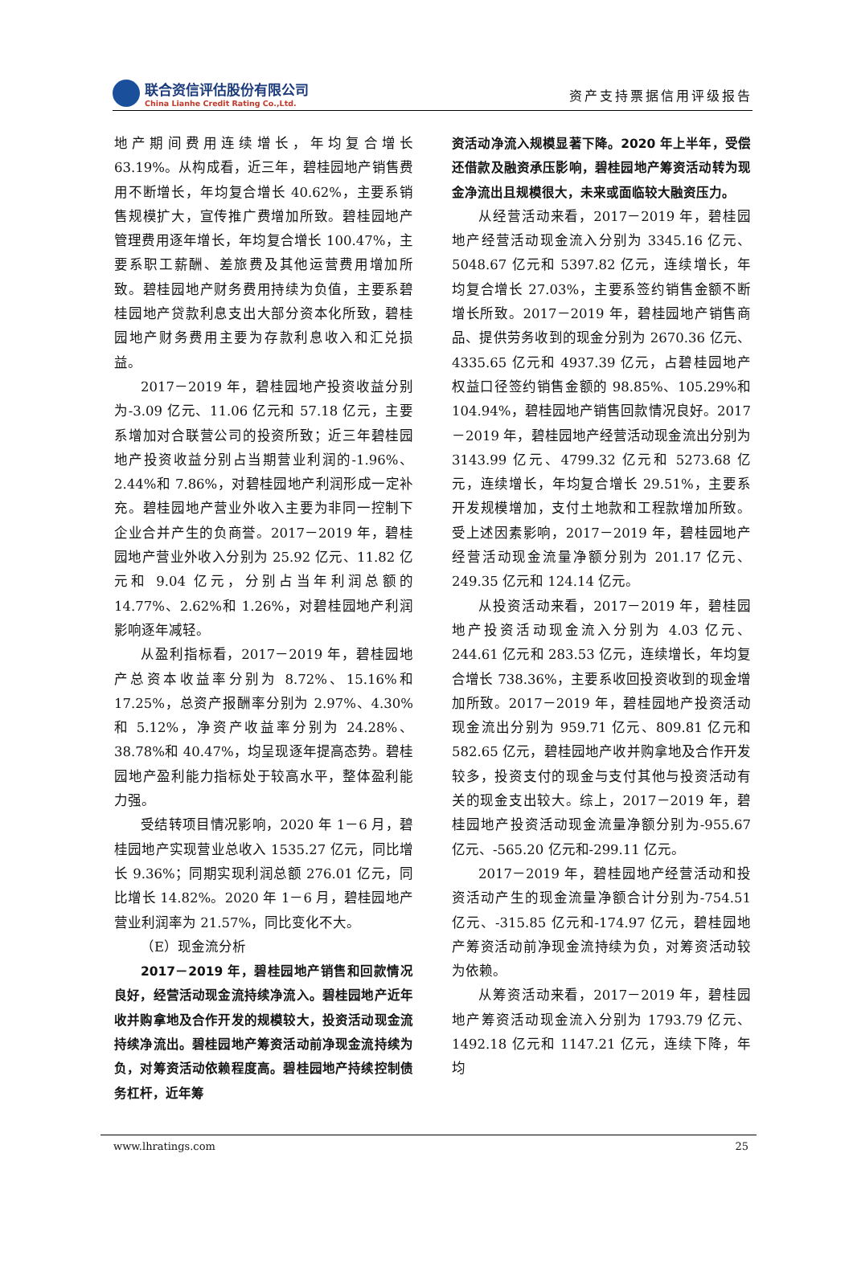联合资信评估股份有限公司
China Lianhe Credit Rating Co.,Ltd.
资产支持票据信用评级报告
地产期间费用连续增长，年均复合增长 63.19%。从构成看，近三年，碧桂园地产销售费用不断增长，年均复合增长 40.62%，主要系销售规模扩大，宣传推广费增加所致。碧桂园地产管理费用逐年增长，年均复合增长 100.47%，主要系职工薪酬、差旅费及其他运营费用增加所致。碧桂园地产财务费用持续为负值，主要系碧桂园地产贷款利息支出大部分资本化所致，碧桂园地产财务费用主要为存款利息收入和汇兑损益。
2017－2019 年，碧桂园地产投资收益分别为-3.09 亿元、11.06 亿元和 57.18 亿元，主要系增加对合联营公司的投资所致；近三年碧桂园地产投资收益分别占当期营业利润的-1.96%、2.44%和 7.86%，对碧桂园地产利润形成一定补充。碧桂园地产营业外收入主要为非同一控制下企业合并产生的负商誉。2017－2019 年，碧桂园地产营业外收入分别为 25.92 亿元、11.82 亿元和 9.04 亿元，分别占当年利润总额的 14.77%、2.62%和 1.26%，对碧桂园地产利润影响逐年减轻。
从盈利指标看，2017－2019 年，碧桂园地产总资本收益率分别为 8.72%、15.16%和 17.25%，总资产报酬率分别为 2.97%、4.30%和 5.12%，净资产收益率分别为 24.28%、38.78%和 40.47%，均呈现逐年提高态势。碧桂园地产盈利能力指标处于较高水平，整体盈利能力强。
受结转项目情况影响，2020 年 1－6 月，碧桂园地产实现营业总收入 1535.27 亿元，同比增长 9.36%；同期实现利润总额 276.01 亿元，同比增长 14.82%。2020 年 1－6 月，碧桂园地产营业利润率为 21.57%，同比变化不大。
（E）现金流分析
2017－2019 年，碧桂园地产销售和回款情况良好，经营活动现金流持续净流入。碧桂园地产近年收并购拿地及合作开发的规模较大，投资活动现金流持续净流出。碧桂园地产筹资活动前净现金流持续为负，对筹资活动依赖程度高。碧桂园地产持续控制债务杠杆，近年筹
资活动净流入规模显著下降。2020 年上半年，受偿还借款及融资承压影响，碧桂园地产筹资活动转为现金净流出且规模很大，未来或面临较大融资压力。
从经营活动来看，2017－2019 年，碧桂园地产经营活动现金流入分别为 3345.16 亿元、5048.67 亿元和 5397.82 亿元，连续增长，年均复合增长 27.03%，主要系签约销售金额不断增长所致。2017－2019 年，碧桂园地产销售商品、提供劳务收到的现金分别为 2670.36 亿元、4335.65 亿元和 4937.39 亿元，占碧桂园地产权益口径签约销售金额的 98.85%、105.29%和 104.94%，碧桂园地产销售回款情况良好。2017－2019 年，碧桂园地产经营活动现金流出分别为 3143.99 亿元、4799.32 亿元和 5273.68 亿元，连续增长，年均复合增长 29.51%，主要系开发规模增加，支付土地款和工程款增加所致。受上述因素影响，2017－2019 年，碧桂园地产经营活动现金流量净额分别为 201.17 亿元、249.35 亿元和 124.14 亿元。
从投资活动来看，2017－2019 年，碧桂园地产投资活动现金流入分别为 4.03 亿元、244.61 亿元和 283.53 亿元，连续增长，年均复合增长 738.36%，主要系收回投资收到的现金增加所致。2017－2019 年，碧桂园地产投资活动现金流出分别为 959.71 亿元、809.81 亿元和 582.65 亿元，碧桂园地产收并购拿地及合作开发较多，投资支付的现金与支付其他与投资活动有关的现金支出较大。综上，2017－2019 年，碧桂园地产投资活动现金流量净额分别为-955.67 亿元、-565.20 亿元和-299.11 亿元。
2017－2019 年，碧桂园地产经营活动和投资活动产生的现金流量净额合计分别为-754.51 亿元、-315.85 亿元和-174.97 亿元，碧桂园地产筹资活动前净现金流持续为负，对筹资活动较为依赖。
从筹资活动来看，2017－2019 年，碧桂园地产筹资活动现金流入分别为 1793.79 亿元、1492.18 亿元和 1147.21 亿元，连续下降，年均
www.lhratings.com 25